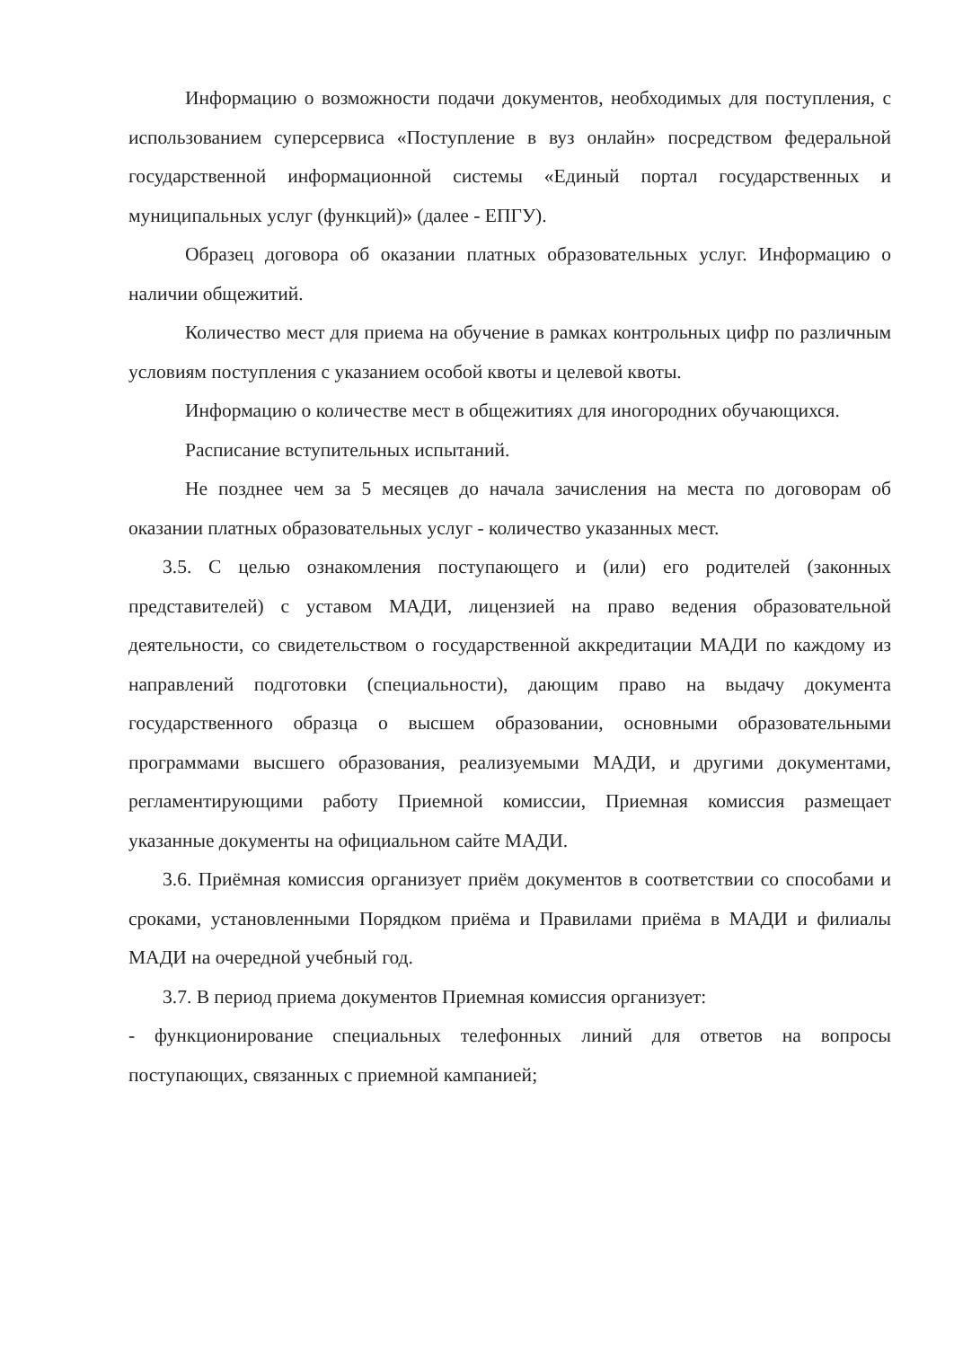Информацию о возможности подачи документов, необходимых для поступления, с использованием суперсервиса «Поступление в вуз онлайн» посредством федеральной государственной информационной системы «Единый портал государственных и муниципальных услуг (функций)» (далее - ЕПГУ).
Образец договора об оказании платных образовательных услуг. Информацию о наличии общежитий.
Количество мест для приема на обучение в рамках контрольных цифр по различным условиям поступления с указанием особой квоты и целевой квоты.
Информацию о количестве мест в общежитиях для иногородних обучающихся.
Расписание вступительных испытаний.
Не позднее чем за 5 месяцев до начала зачисления на места по договорам об оказании платных образовательных услуг - количество указанных мест.
3.5. С целью ознакомления поступающего и (или) его родителей (законных представителей) с уставом МАДИ, лицензией на право ведения образовательной деятельности, со свидетельством о государственной аккредитации МАДИ по каждому из направлений подготовки (специальности), дающим право на выдачу документа государственного образца о высшем образовании, основными образовательными программами высшего образования, реализуемыми МАДИ, и другими документами, регламентирующими работу Приемной комиссии, Приемная комиссия размещает указанные документы на официальном сайте МАДИ.
3.6. Приёмная комиссия организует приём документов в соответствии со способами и сроками, установленными Порядком приёма и Правилами приёма в МАДИ и филиалы МАДИ на очередной учебный год.
3.7. В период приема документов Приемная комиссия организует:
- функционирование специальных телефонных линий для ответов на вопросы поступающих, связанных с приемной кампанией;